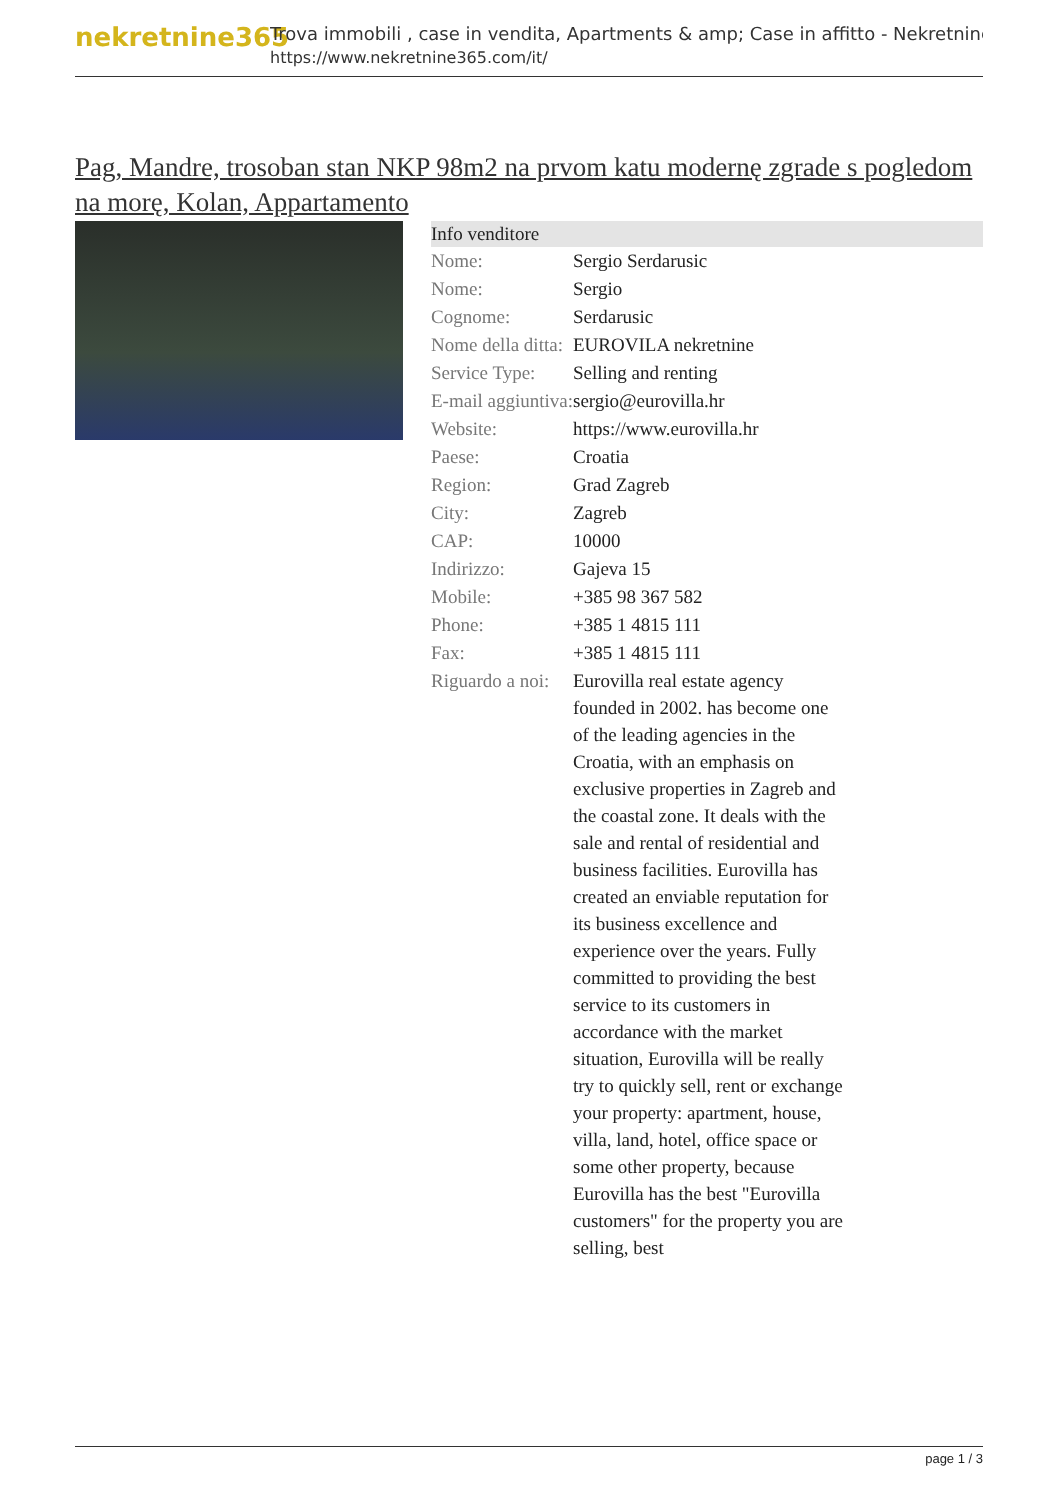nekretnine365
Trova immobili , case in vendita, Apartments & amp; Case in affitto - Nekretnine
https://www.nekretnine365.com/it/
Pag, Mandre, trosoban stan NKP 98m2 na prvom katu modernę zgrade s pogledom na morę, Kolan, Appartamento
Info venditore
| Nome: | Sergio Serdarusic |
| Nome: | Sergio |
| Cognome: | Serdarusic |
| Nome della ditta: | EUROVILA nekretnine |
| Service Type: | Selling and renting |
| E-mail aggiuntiva: | sergio@eurovilla.hr |
| Website: | https://www.eurovilla.hr |
| Paese: | Croatia |
| Region: | Grad Zagreb |
| City: | Zagreb |
| CAP: | 10000 |
| Indirizzo: | Gajeva 15 |
| Mobile: | +385 98 367 582 |
| Phone: | +385 1 4815 111 |
| Fax: | +385 1 4815 111 |
| Riguardo a noi: | Eurovilla real estate agency founded in 2002. has become one of the leading agencies in the Croatia, with an emphasis on exclusive properties in Zagreb and the coastal zone. It deals with the sale and rental of residential and business facilities. Eurovilla has created an enviable reputation for its business excellence and experience over the years. Fully committed to providing the best service to its customers in accordance with the market situation, Eurovilla will be really try to quickly sell, rent or exchange your property: apartment, house, villa, land, hotel, office space or some other property, because Eurovilla has the best "Eurovilla customers" for the property you are selling, best |
page 1 / 3